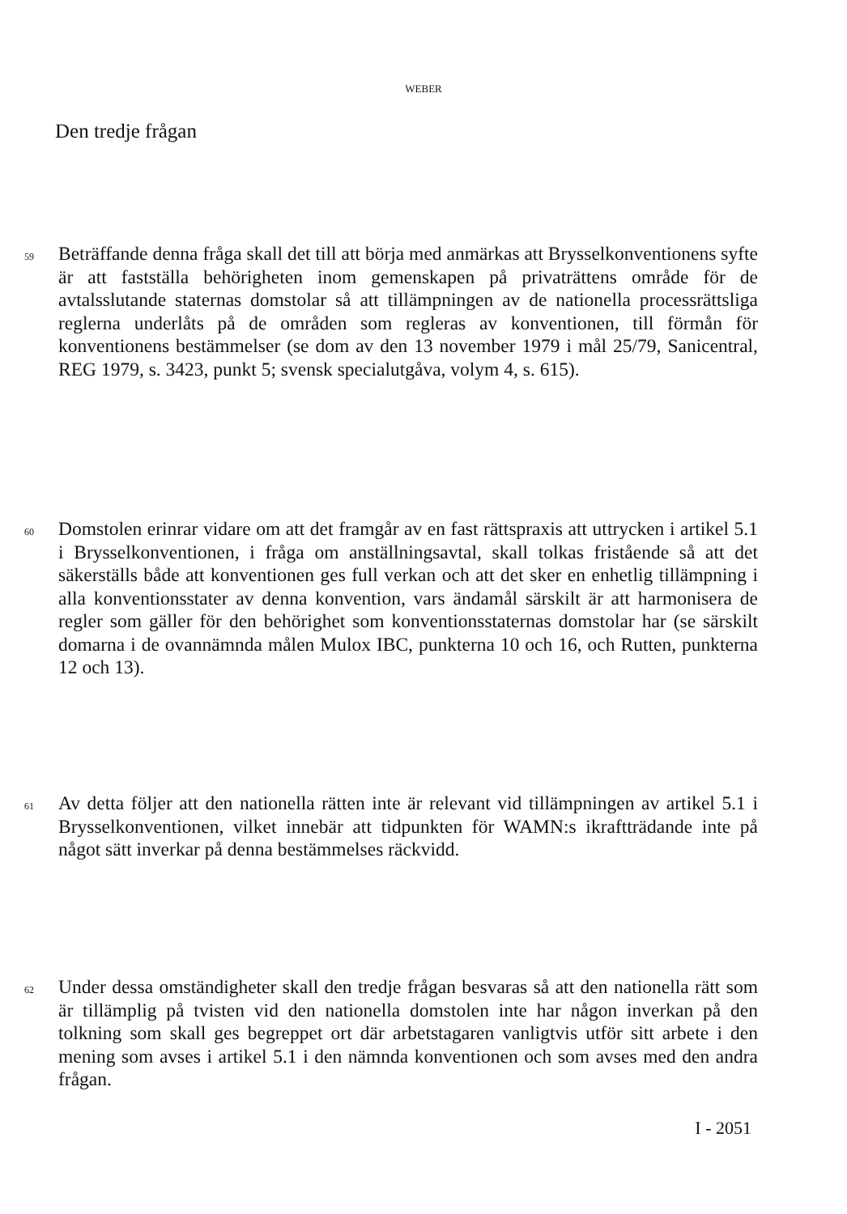WEBER
Den tredje frågan
59
Beträffande denna fråga skall det till att börja med anmärkas att Brysselkonventionens syfte är att fastställa behörigheten inom gemenskapen på privaträttens område för de avtalsslutande staternas domstolar så att tillämpningen av de nationella processrättsliga reglerna underlåts på de områden som regleras av konventionen, till förmån för konventionens bestämmelser (se dom av den 13 november 1979 i mål 25/79, Sanicentral, REG 1979, s. 3423, punkt 5; svensk specialutgåva, volym 4, s. 615).
60
Domstolen erinrar vidare om att det framgår av en fast rättspraxis att uttrycken i artikel 5.1 i Brysselkonventionen, i fråga om anställningsavtal, skall tolkas fristående så att det säkerställs både att konventionen ges full verkan och att det sker en enhetlig tillämpning i alla konventionsstater av denna konvention, vars ändamål särskilt är att harmonisera de regler som gäller för den behörighet som konventionsstaternas domstolar har (se särskilt domarna i de ovannämnda målen Mulox IBC, punkterna 10 och 16, och Rutten, punkterna 12 och 13).
61
Av detta följer att den nationella rätten inte är relevant vid tillämpningen av artikel 5.1 i Brysselkonventionen, vilket innebär att tidpunkten för WAMN:s ikraftträdande inte på något sätt inverkar på denna bestämmelses räckvidd.
62
Under dessa omständigheter skall den tredje frågan besvaras så att den nationella rätt som är tillämplig på tvisten vid den nationella domstolen inte har någon inverkan på den tolkning som skall ges begreppet ort där arbetstagaren vanligtvis utför sitt arbete i den mening som avses i artikel 5.1 i den nämnda konventionen och som avses med den andra frågan.
I - 2051